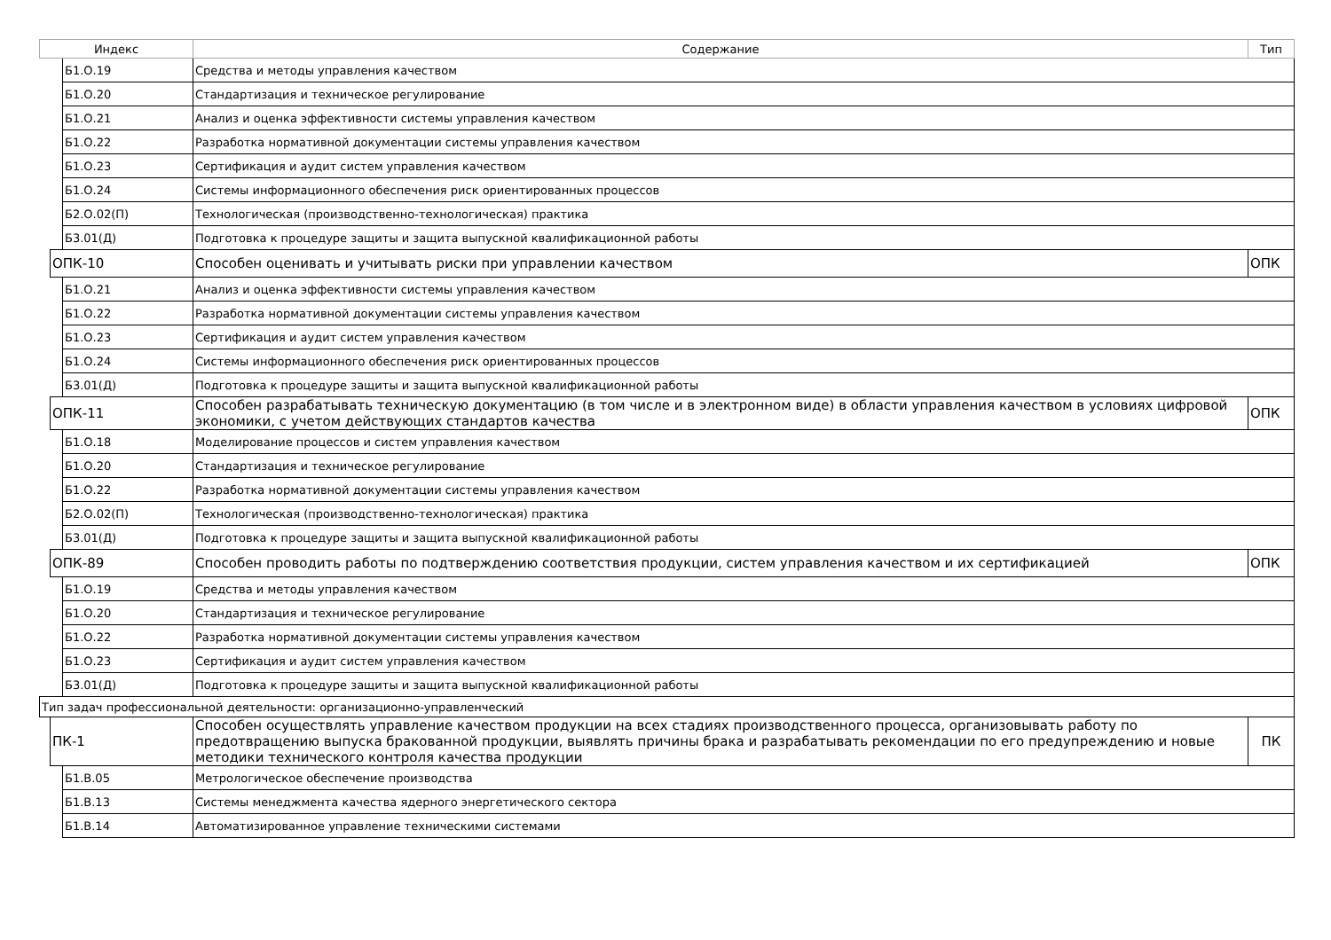| Индекс | | | Содержание | Тип |
| --- | --- | --- | --- | --- |
| | | Б1.О.19 | Средства и методы управления качеством | |
| | | Б1.О.20 | Стандартизация и техническое регулирование | |
| | | Б1.О.21 | Анализ и оценка эффективности системы управления качеством | |
| | | Б1.О.22 | Разработка нормативной документации системы управления качеством | |
| | | Б1.О.23 | Сертификация и аудит систем управления качеством | |
| | | Б1.О.24 | Системы информационного обеспечения риск ориентированных процессов | |
| | | Б2.О.02(П) | Технологическая (производственно-технологическая) практика | |
| | | Б3.01(Д) | Подготовка к процедуре защиты и защита выпускной квалификационной работы | |
| | ОПК-10 | | Способен оценивать и учитывать риски при управлении качеством | ОПК |
| | | Б1.О.21 | Анализ и оценка эффективности системы управления качеством | |
| | | Б1.О.22 | Разработка нормативной документации системы управления качеством | |
| | | Б1.О.23 | Сертификация и аудит систем управления качеством | |
| | | Б1.О.24 | Системы информационного обеспечения риск ориентированных процессов | |
| | | Б3.01(Д) | Подготовка к процедуре защиты и защита выпускной квалификационной работы | |
| | ОПК-11 | | Способен разрабатывать техническую документацию (в том числе и в электронном виде) в области управления качеством в условиях цифровой экономики, с учетом действующих стандартов качества | ОПК |
| | | Б1.О.18 | Моделирование процессов и систем управления качеством | |
| | | Б1.О.20 | Стандартизация и техническое регулирование | |
| | | Б1.О.22 | Разработка нормативной документации системы управления качеством | |
| | | Б2.О.02(П) | Технологическая (производственно-технологическая) практика | |
| | | Б3.01(Д) | Подготовка к процедуре защиты и защита выпускной квалификационной работы | |
| | ОПК-89 | | Способен проводить работы по подтверждению соответствия продукции, систем управления качеством и их сертификацией | ОПК |
| | | Б1.О.19 | Средства и методы управления качеством | |
| | | Б1.О.20 | Стандартизация и техническое регулирование | |
| | | Б1.О.22 | Разработка нормативной документации системы управления качеством | |
| | | Б1.О.23 | Сертификация и аудит систем управления качеством | |
| | | Б3.01(Д) | Подготовка к процедуре защиты и защита выпускной квалификационной работы | |
| Тип задач профессиональной деятельности: организационно-управленческий | | | | |
| | ПК-1 | | Способен осуществлять управление качеством продукции на всех стадиях производственного процесса, организовывать работу по предотвращению выпуска бракованной продукции, выявлять причины брака и разрабатывать рекомендации по его предупреждению и новые методики технического контроля качества продукции | ПК |
| | | Б1.В.05 | Метрологическое обеспечение производства | |
| | | Б1.В.13 | Системы менеджмента качества ядерного энергетического сектора | |
| | | Б1.В.14 | Автоматизированное управление техническими системами | |